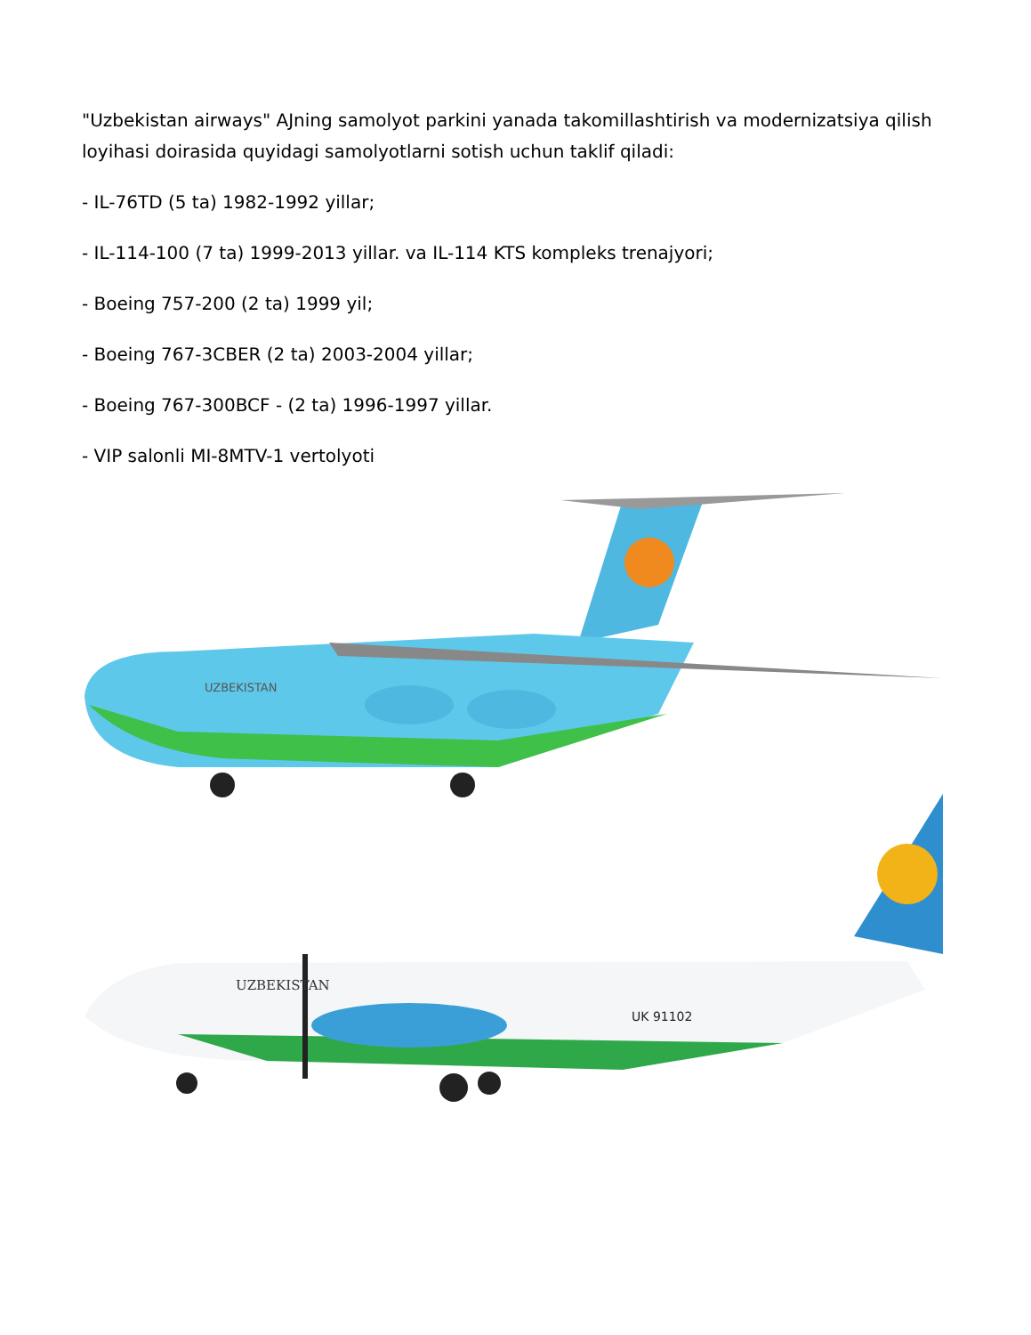"Uzbekistan airways" AJning samolyot parkini yanada takomillashtirish va modernizatsiya qilish loyihasi doirasida quyidagi samolyotlarni sotish uchun taklif qiladi:
- IL-76TD (5 ta) 1982-1992 yillar;
- IL-114-100 (7 ta) 1999-2013 yillar. va IL-114 KTS kompleks trenajyori;
- Boeing 757-200 (2 ta) 1999 yil;
- Boeing 767-3CBER (2 ta) 2003-2004 yillar;
- Boeing 767-300BCF - (2 ta) 1996-1997 yillar.
- VIP salonli MI-8MTV-1 vertolyoti
UZBEKISTAN
UZBEKISTAN
UK 91102